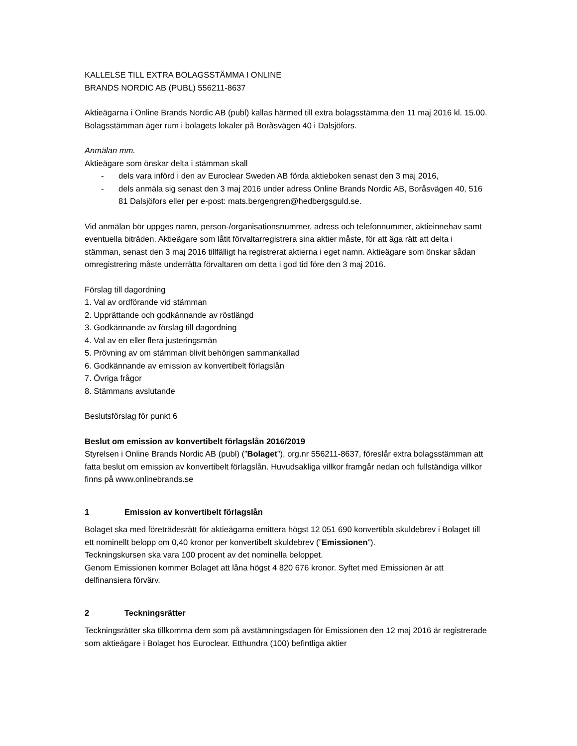KALLELSE TILL EXTRA BOLAGSSTÄMMA I ONLINE
BRANDS NORDIC AB (PUBL) 556211-8637
Aktieägarna i Online Brands Nordic AB (publ) kallas härmed till extra bolagsstämma den 11 maj 2016 kl. 15.00. Bolagsstämman äger rum i bolagets lokaler på Boråsvägen 40 i Dalsjöfors.
Anmälan mm.
Aktieägare som önskar delta i stämman skall
- dels vara införd i den av Euroclear Sweden AB förda aktieboken senast den 3 maj 2016,
- dels anmäla sig senast den 3 maj 2016 under adress Online Brands Nordic AB, Boråsvägen 40, 516 81 Dalsjöfors eller per e-post: mats.bergengren@hedbergsguld.se.
Vid anmälan bör uppges namn, person-/organisationsnummer, adress och telefonnummer, aktieinnehav samt eventuella biträden. Aktieägare som låtit förvaltarregistrera sina aktier måste, för att äga rätt att delta i stämman, senast den 3 maj 2016 tillfälligt ha registrerat aktierna i eget namn. Aktieägare som önskar sådan omregistrering måste underrätta förvaltaren om detta i god tid före den 3 maj 2016.
Förslag till dagordning
1. Val av ordförande vid stämman
2. Upprättande och godkännande av röstlängd
3. Godkännande av förslag till dagordning
4. Val av en eller flera justeringsmän
5. Prövning av om stämman blivit behörigen sammankallad
6. Godkännande av emission av konvertibelt förlagslån
7. Övriga frågor
8. Stämmans avslutande
Beslutsförslag för punkt 6
Beslut om emission av konvertibelt förlagslån 2016/2019
Styrelsen i Online Brands Nordic AB (publ) (”Bolaget”), org.nr 556211-8637, föreslår extra bolagsstämman att fatta beslut om emission av konvertibelt förlagslån. Huvudsakliga villkor framgår nedan och fullständiga villkor finns på www.onlinebrands.se
1 Emission av konvertibelt förlagslån
Bolaget ska med företrädesrätt för aktieägarna emittera högst 12 051 690 konvertibla skuldebrev i Bolaget till ett nominellt belopp om 0,40 kronor per konvertibelt skuldebrev (”Emissionen”).
Teckningskursen ska vara 100 procent av det nominella beloppet.
Genom Emissionen kommer Bolaget att låna högst 4 820 676 kronor. Syftet med Emissionen är att delfinansiera förvärv.
2 Teckningsrätter
Teckningsrätter ska tillkomma dem som på avstämningsdagen för Emissionen den 12 maj 2016 är registrerade som aktieägare i Bolaget hos Euroclear. Etthundra (100) befintliga aktier